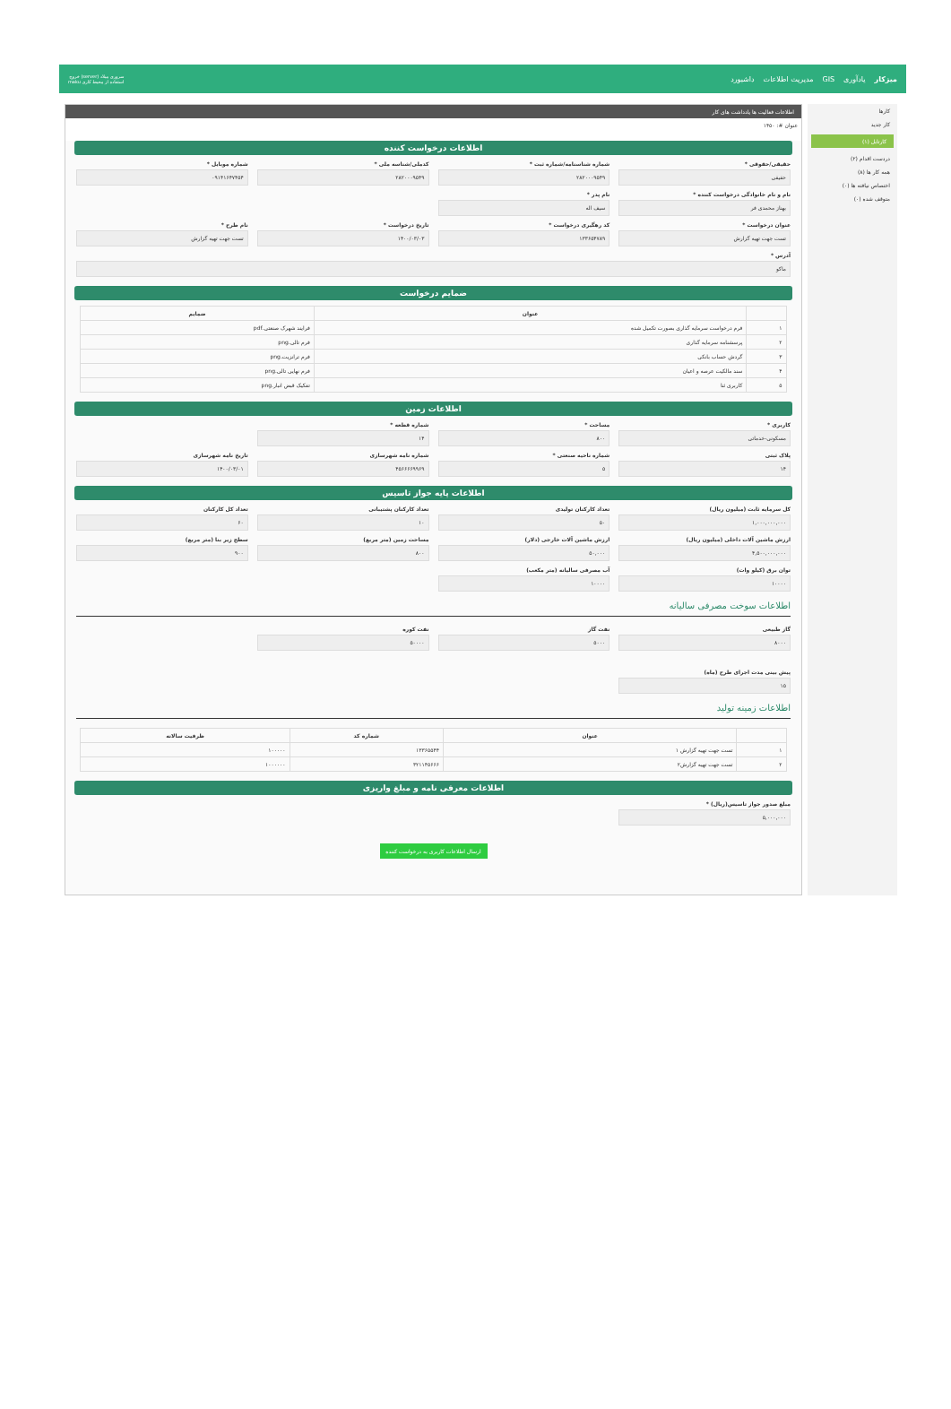میزکار یادآوری GIS مدیریت اطلاعات داشبورد سروری میلاد (server) خروج
استفاده از محیط کاری maku
کارها
کار جدید
کارتابل (۱)
دردست اقدام (۲)
همه کار ها (۸)
اختصاص نیافته ها (۰)
متوقف شده (۰)
اطلاعات فعالیت ها یادداشت های کار
عنوان #: ۱۴۵۰
اطلاعات درخواست کننده
حقیقی/حقوقی *
حقیقی
شماره شناسنامه/شماره ثبت *
۲۸۲۰۰۰۹۵۴۹
کدملی/شناسه ملی *
۲۸۲۰۰۰۹۵۴۹
شماره موبایل *
۰۹۱۴۱۶۴۷۴۵۴
نام و نام خانوادگی درخواست کننده *
بهناز محمدی فر
نام پدر *
سیف اله
عنوان درخواست *
تست جهت تهیه گزارش
کد رهگیری درخواست *
۱۳۳۶۵۴۷۸۹
تاریخ درخواست *
۱۴۰۰/۰۳/۰۳
نام طرح *
تست جهت تهیه گزارش
آدرس *
ماکو
ضمایم درخواست
| | عنوان | ضمایم |
| --- | --- | --- |
| ۱ | فرم درخواست سرمایه گذاری بصورت تکمیل شده | فرایند شهرک صنعتی.pdf |
| ۲ | پرسشنامه سرمایه گذاری | فرم تالی.png |
| ۳ | گردش حساب بانکی | فرم ترانزیت.png |
| ۴ | سند مالکیت عرصه و اعیان | فرم نهایی تالی.png |
| ۵ | کاربری ثنا | تفکیک قبض انبار.png |
اطلاعات زمین
کاربری *
مسکونی-خدماتی
مساحت *
۸۰۰
شماره قطعه *
۱۴
پلاک ثبتی
۱۴
شماره ناحیه صنعتی *
۵
شماره نامه شهرسازی
۴۵۶۶۶۶۹۹۶۹
تاریخ نامه شهرسازی
۱۴۰۰/۰۳/۰۱
اطلاعات پایه جواز تاسیس
کل سرمایه ثابت (میلیون ریال)
۱,۰۰۰,۰۰۰,۰۰۰
تعداد کارکنان تولیدی
۵۰
تعداد کارکنان پشتیبانی
۱۰
تعداد کل کارکنان
۶۰
ارزش ماشین آلات داخلی (میلیون ریال)
۴,۵۰۰,۰۰۰,۰۰۰
ارزش ماشین آلات خارجی (دلار)
۵۰,۰۰۰
مساحت زمین (متر مربع)
۸۰۰
سطح زیر بنا (متر مربع)
۹۰۰
توان برق (کیلو وات)
۱۰۰۰۰
آب مصرفی سالیانه (متر مکعب)
۱۰۰۰۰
اطلاعات سوخت مصرفی سالیانه
گاز طبیعی
۸۰۰۰
نفت گاز
۵۰۰۰
نفت کوره
۵۰۰۰۰
پیش بینی مدت اجرای طرح (ماه)
۱۵
اطلاعات زمینه تولید
| | عنوان | شماره کد | ظرفیت سالانه |
| --- | --- | --- | --- |
| ۱ | تست جهت تهیه گزارش ۱ | ۱۳۳۶۵۵۴۴ | ۱۰۰۰۰۰ |
| ۲ | تست جهت تهیه گزارش۲ | ۳۲۱۱۴۵۶۶۶ | ۱۰۰۰۰۰۰ |
اطلاعات معرفی نامه و مبلغ واریزی
مبلغ صدور جواز تاسیس(ریال) *
۵,۰۰۰,۰۰۰
ارسال اطلاعات کاربری به درخواست کننده